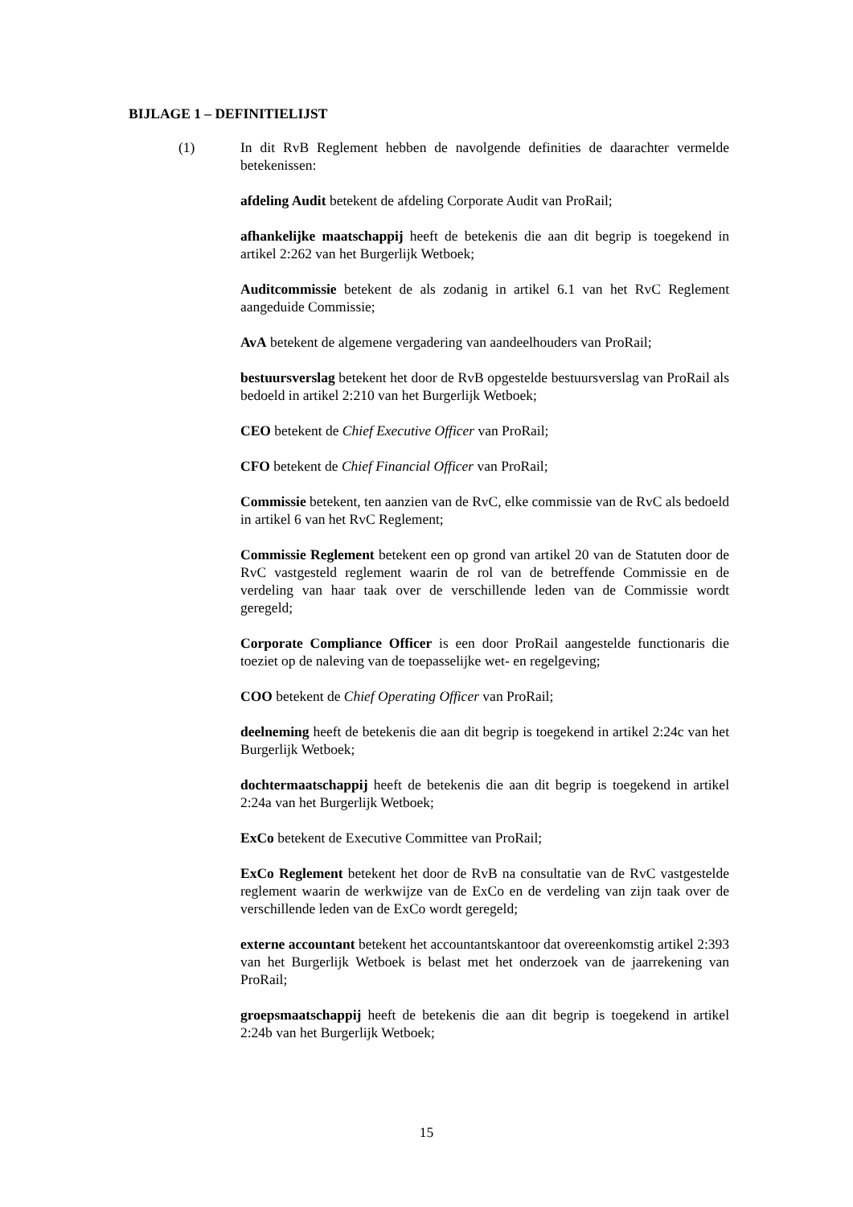BIJLAGE 1 – DEFINITIELIJST
(1) In dit RvB Reglement hebben de navolgende definities de daarachter vermelde betekenissen:
afdeling Audit betekent de afdeling Corporate Audit van ProRail;
afhankelijke maatschappij heeft de betekenis die aan dit begrip is toegekend in artikel 2:262 van het Burgerlijk Wetboek;
Auditcommissie betekent de als zodanig in artikel 6.1 van het RvC Reglement aangeduide Commissie;
AvA betekent de algemene vergadering van aandeelhouders van ProRail;
bestuursverslag betekent het door de RvB opgestelde bestuursverslag van ProRail als bedoeld in artikel 2:210 van het Burgerlijk Wetboek;
CEO betekent de Chief Executive Officer van ProRail;
CFO betekent de Chief Financial Officer van ProRail;
Commissie betekent, ten aanzien van de RvC, elke commissie van de RvC als bedoeld in artikel 6 van het RvC Reglement;
Commissie Reglement betekent een op grond van artikel 20 van de Statuten door de RvC vastgesteld reglement waarin de rol van de betreffende Commissie en de verdeling van haar taak over de verschillende leden van de Commissie wordt geregeld;
Corporate Compliance Officer is een door ProRail aangestelde functionaris die toeziet op de naleving van de toepasselijke wet- en regelgeving;
COO betekent de Chief Operating Officer van ProRail;
deelneming heeft de betekenis die aan dit begrip is toegekend in artikel 2:24c van het Burgerlijk Wetboek;
dochtermaatschappij heeft de betekenis die aan dit begrip is toegekend in artikel 2:24a van het Burgerlijk Wetboek;
ExCo betekent de Executive Committee van ProRail;
ExCo Reglement betekent het door de RvB na consultatie van de RvC vastgestelde reglement waarin de werkwijze van de ExCo en de verdeling van zijn taak over de verschillende leden van de ExCo wordt geregeld;
externe accountant betekent het accountantskantoor dat overeenkomstig artikel 2:393 van het Burgerlijk Wetboek is belast met het onderzoek van de jaarrekening van ProRail;
groepsmaatschappij heeft de betekenis die aan dit begrip is toegekend in artikel 2:24b van het Burgerlijk Wetboek;
15